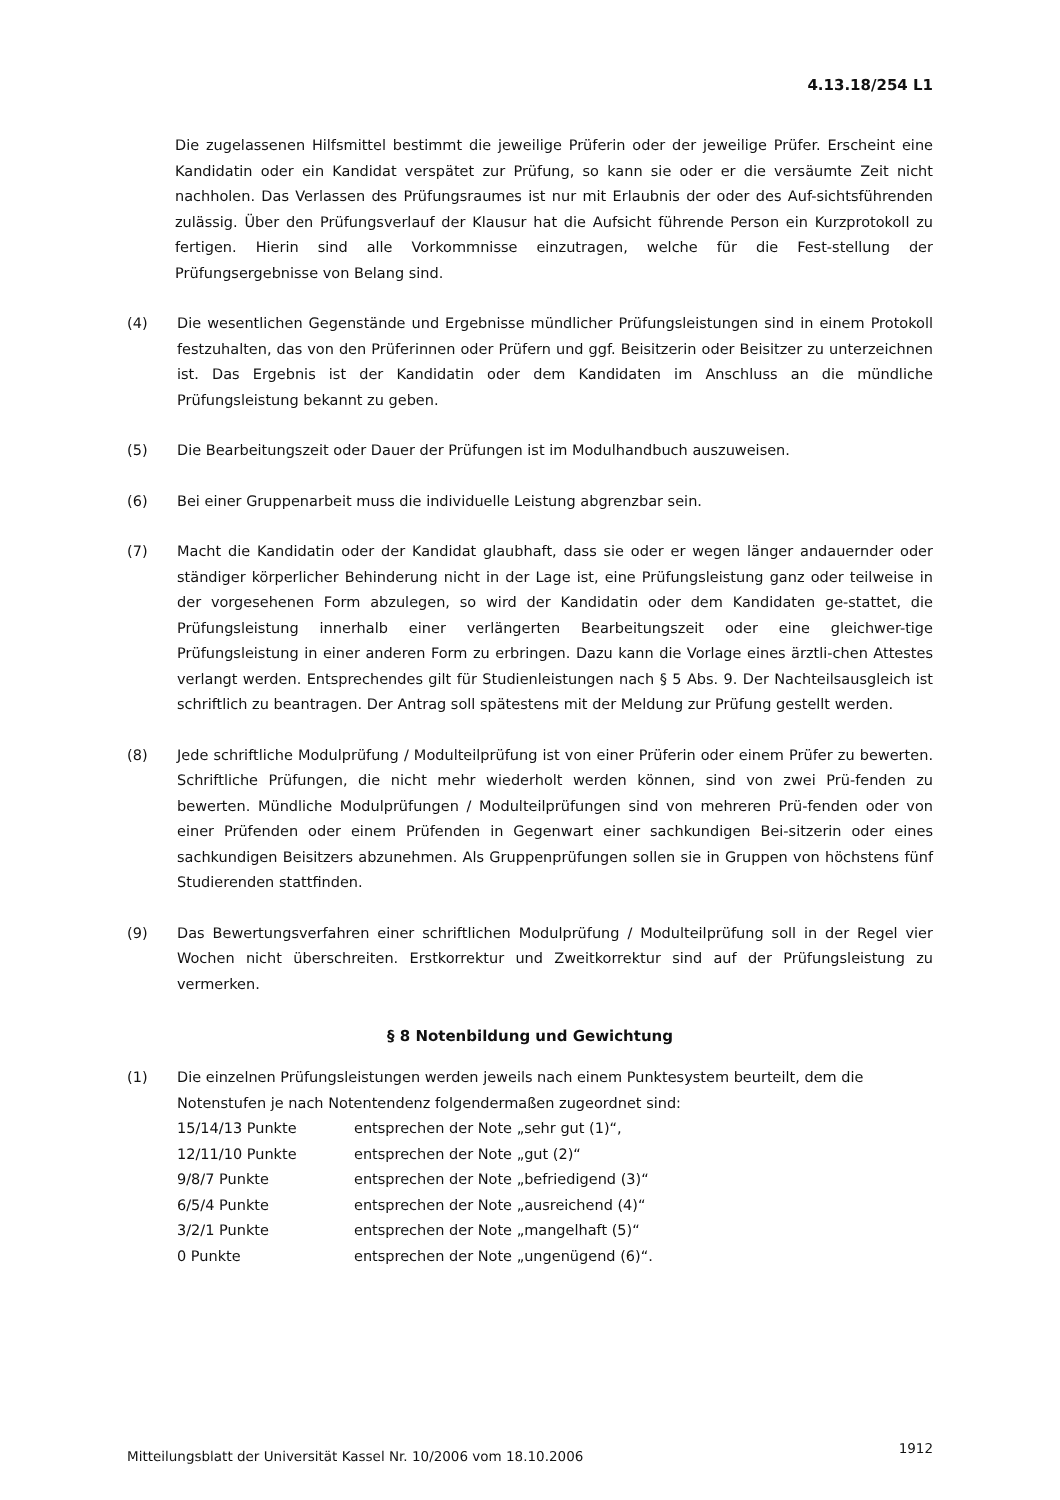4.13.18/254 L1
Die zugelassenen Hilfsmittel bestimmt die jeweilige Prüferin oder der jeweilige Prüfer. Erscheint eine Kandidatin oder ein Kandidat verspätet zur Prüfung, so kann sie oder er die versäumte Zeit nicht nachholen. Das Verlassen des Prüfungsraumes ist nur mit Erlaubnis der oder des Auf-sichtsführenden zulässig. Über den Prüfungsverlauf der Klausur hat die Aufsicht führende Person ein Kurzprotokoll zu fertigen. Hierin sind alle Vorkommnisse einzutragen, welche für die Fest-stellung der Prüfungsergebnisse von Belang sind.
(4) Die wesentlichen Gegenstände und Ergebnisse mündlicher Prüfungsleistungen sind in einem Protokoll festzuhalten, das von den Prüferinnen oder Prüfern und ggf. Beisitzerin oder Beisitzer zu unterzeichnen ist. Das Ergebnis ist der Kandidatin oder dem Kandidaten im Anschluss an die mündliche Prüfungsleistung bekannt zu geben.
(5) Die Bearbeitungszeit oder Dauer der Prüfungen ist im Modulhandbuch auszuweisen.
(6) Bei einer Gruppenarbeit muss die individuelle Leistung abgrenzbar sein.
(7) Macht die Kandidatin oder der Kandidat glaubhaft, dass sie oder er wegen länger andauernder oder ständiger körperlicher Behinderung nicht in der Lage ist, eine Prüfungsleistung ganz oder teilweise in der vorgesehenen Form abzulegen, so wird der Kandidatin oder dem Kandidaten ge-stattet, die Prüfungsleistung innerhalb einer verlängerten Bearbeitungszeit oder eine gleichwer-tige Prüfungsleistung in einer anderen Form zu erbringen. Dazu kann die Vorlage eines ärztli-chen Attestes verlangt werden. Entsprechendes gilt für Studienleistungen nach § 5 Abs. 9. Der Nachteilsausgleich ist schriftlich zu beantragen. Der Antrag soll spätestens mit der Meldung zur Prüfung gestellt werden.
(8) Jede schriftliche Modulprüfung / Modulteilprüfung ist von einer Prüferin oder einem Prüfer zu bewerten. Schriftliche Prüfungen, die nicht mehr wiederholt werden können, sind von zwei Prü-fenden zu bewerten. Mündliche Modulprüfungen / Modulteilprüfungen sind von mehreren Prü-fenden oder von einer Prüfenden oder einem Prüfenden in Gegenwart einer sachkundigen Bei-sitzerin oder eines sachkundigen Beisitzers abzunehmen. Als Gruppenprüfungen sollen sie in Gruppen von höchstens fünf Studierenden stattfinden.
(9) Das Bewertungsverfahren einer schriftlichen Modulprüfung / Modulteilprüfung soll in der Regel vier Wochen nicht überschreiten. Erstkorrektur und Zweitkorrektur sind auf der Prüfungsleistung zu vermerken.
§ 8 Notenbildung und Gewichtung
(1) Die einzelnen Prüfungsleistungen werden jeweils nach einem Punktesystem beurteilt, dem die Notenstufen je nach Notentendenz folgendermaßen zugeordnet sind:
| 15/14/13 Punkte | entsprechen der Note „sehr gut (1)“, |
| 12/11/10 Punkte | entsprechen der Note „gut (2)“ |
| 9/8/7 Punkte | entsprechen der Note „befriedigend (3)“ |
| 6/5/4 Punkte | entsprechen der Note „ausreichend (4)“ |
| 3/2/1 Punkte | entsprechen der Note „mangelhaft (5)“ |
| 0 Punkte | entsprechen der Note „ungenügend (6)“. |
Mitteilungsblatt der Universität Kassel Nr. 10/2006 vom 18.10.2006 1912